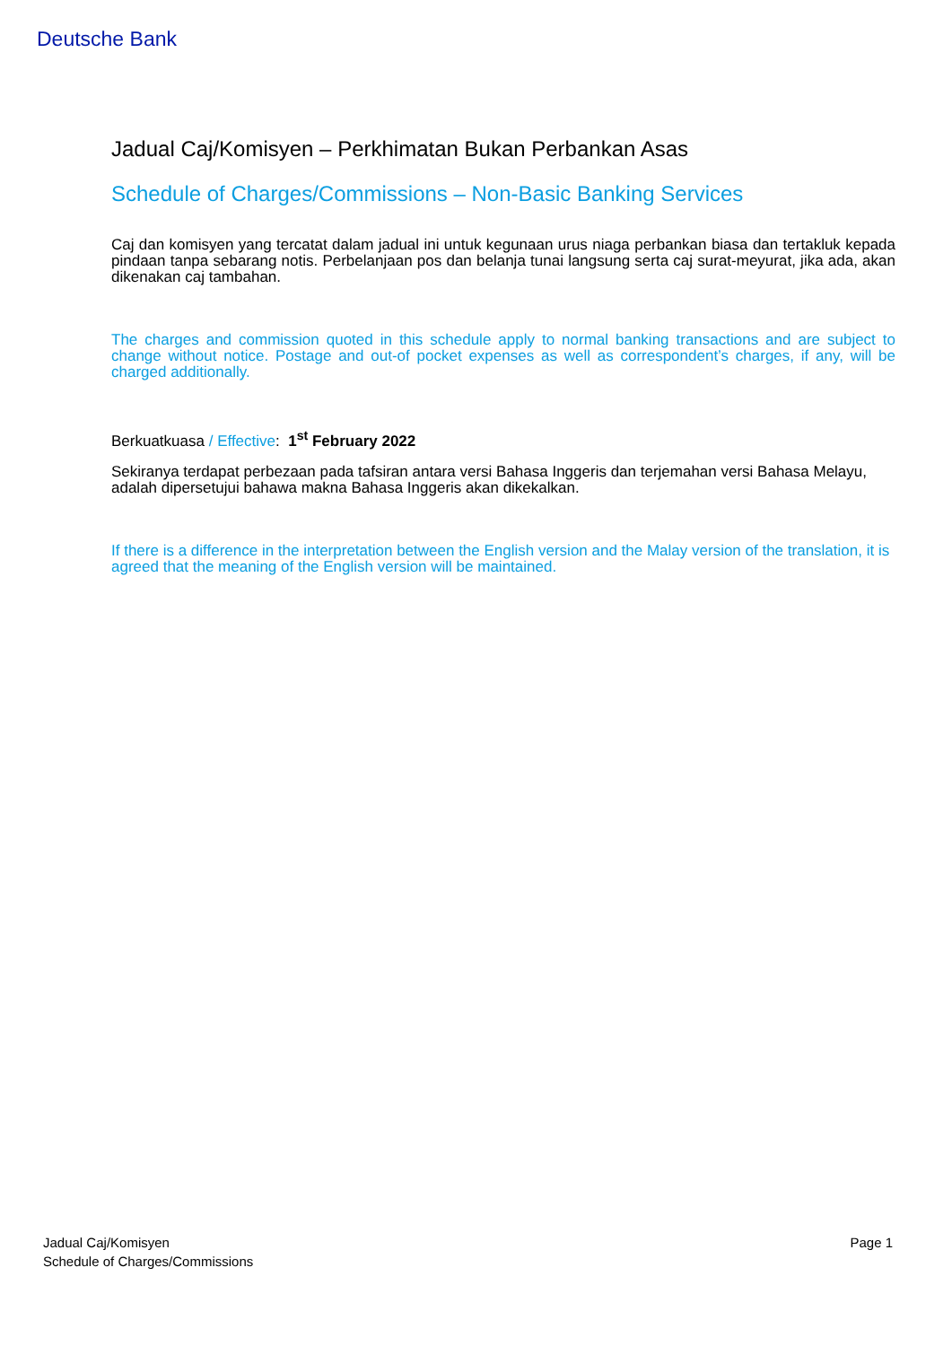Deutsche Bank
Jadual Caj/Komisyen – Perkhimatan Bukan Perbankan Asas
Schedule of Charges/Commissions – Non-Basic Banking Services
Caj dan komisyen yang tercatat dalam jadual ini untuk kegunaan urus niaga perbankan biasa dan tertakluk kepada pindaan tanpa sebarang notis. Perbelanjaan pos dan belanja tunai langsung serta caj surat-meyurat, jika ada, akan dikenakan caj tambahan.
The charges and commission quoted in this schedule apply to normal banking transactions and are subject to change without notice. Postage and out-of pocket expenses as well as correspondent’s charges, if any, will be charged additionally.
Berkuatkuasa / Effective: 1<sup>st</sup> February 2022
Sekiranya terdapat perbezaan pada tafsiran antara versi Bahasa Inggeris dan terjemahan versi Bahasa Melayu, adalah dipersetujui bahawa makna Bahasa Inggeris akan dikekalkan.
If there is a difference in the interpretation between the English version and the Malay version of the translation, it is agreed that the meaning of the English version will be maintained.
Jadual Caj/Komisyen
Schedule of Charges/Commissions
Page 1